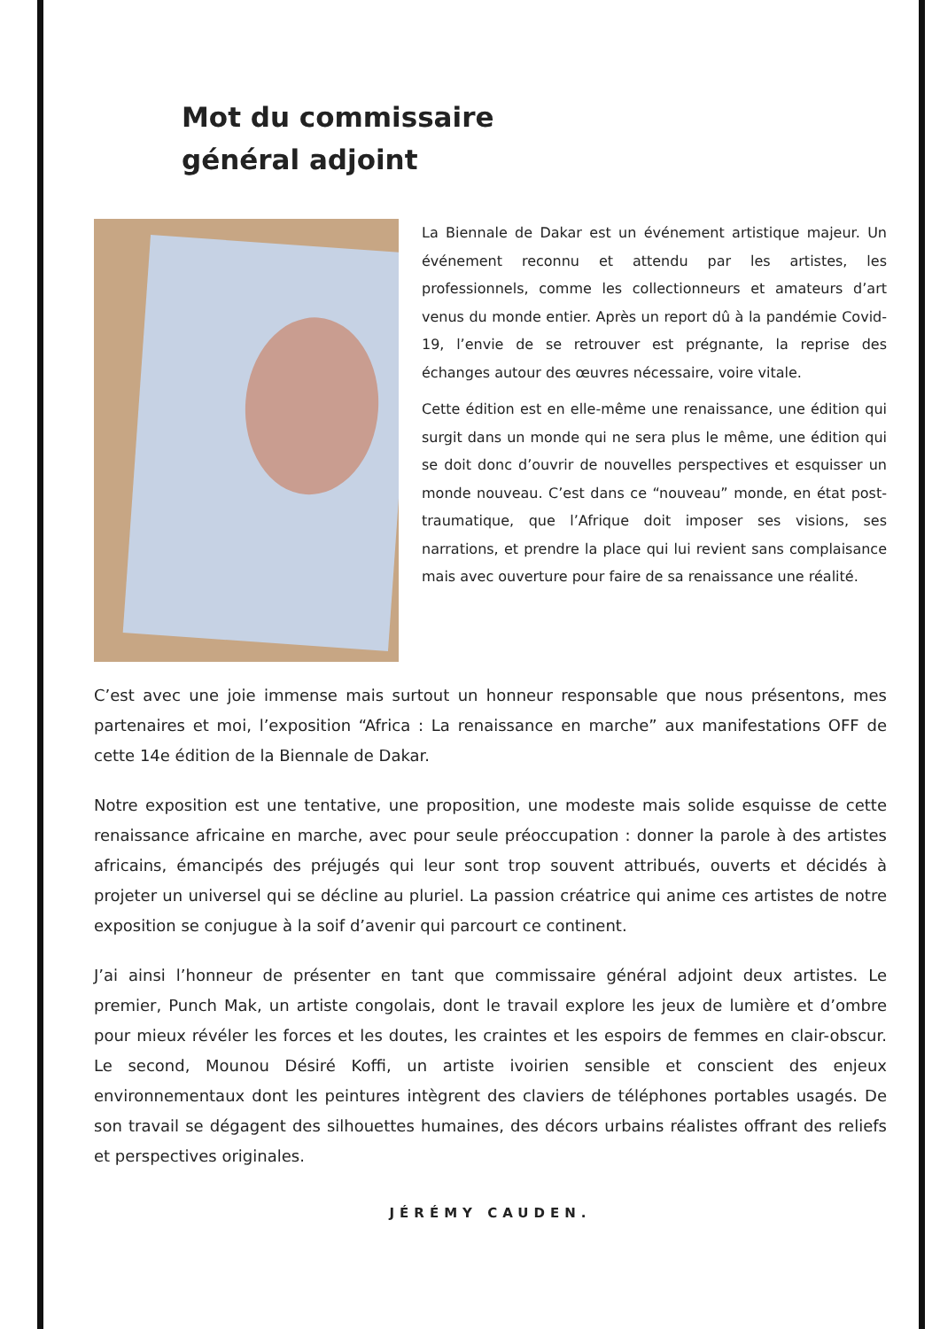Mot du commissaire
général adjoint
La Biennale de Dakar est un événement artistique majeur. Un événement reconnu et attendu par les artistes, les professionnels, comme les collectionneurs et amateurs d’art venus du monde entier. Après un report dû à la pandémie Covid-19, l’envie de se retrouver est prégnante, la reprise des échanges autour des œuvres nécessaire, voire vitale.
Cette édition est en elle-même une renaissance, une édition qui surgit dans un monde qui ne sera plus le même, une édition qui se doit donc d’ouvrir de nouvelles perspectives et esquisser un monde nouveau. C’est dans ce “nouveau” monde, en état post-traumatique, que l’Afrique doit imposer ses visions, ses narrations, et prendre la place qui lui revient sans complaisance mais avec ouverture pour faire de sa renaissance une réalité.
C’est avec une joie immense mais surtout un honneur responsable que nous présentons, mes partenaires et moi, l’exposition “Africa : La renaissance en marche” aux manifestations OFF de cette 14e édition de la Biennale de Dakar.
Notre exposition est une tentative, une proposition, une modeste mais solide esquisse de cette renaissance africaine en marche, avec pour seule préoccupation : donner la parole à des artistes africains, émancipés des préjugés qui leur sont trop souvent attribués, ouverts et décidés à projeter un universel qui se décline au pluriel. La passion créatrice qui anime ces artistes de notre exposition se conjugue à la soif d’avenir qui parcourt ce continent.
J’ai ainsi l’honneur de présenter en tant que commissaire général adjoint deux artistes. Le premier, Punch Mak, un artiste congolais, dont le travail explore les jeux de lumière et d’ombre pour mieux révéler les forces et les doutes, les craintes et les espoirs de femmes en clair-obscur. Le second, Mounou Désiré Koffi, un artiste ivoirien sensible et conscient des enjeux environnementaux dont les peintures intègrent des claviers de téléphones portables usagés. De son travail se dégagent des silhouettes humaines, des décors urbains réalistes offrant des reliefs et perspectives originales.
JÉRÉMY CAUDEN.